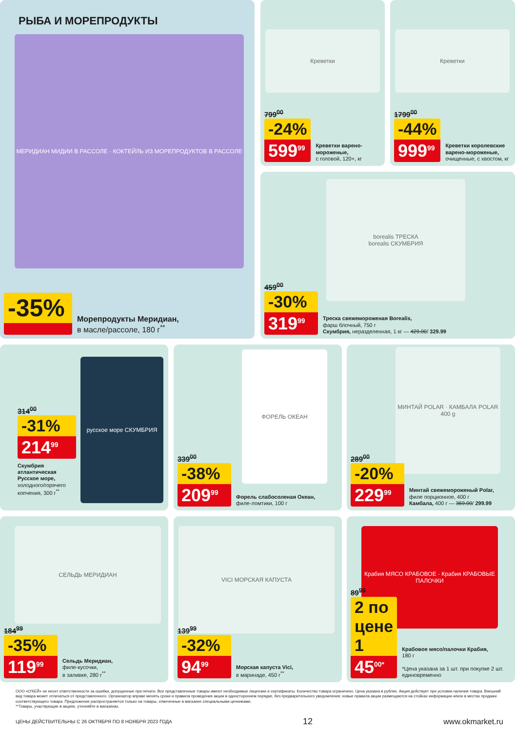РЫБА И МОРЕПРОДУКТЫ
МЕРИДИАН МИДИИ В РАССОЛЕ · КОКТЕЙЛЬ ИЗ МОРЕПРОДУКТОВ В РАССОЛЕ
-35%
Морепродукты Меридиан,
в масле/рассоле, 180 г<sup>**</sup>
Креветки
799<sup>00</sup>
-24%
599<sup>99</sup>
Креветки варено-мороженые,
с головой, 120+, кг
Креветки
1799<sup>00</sup>
-44%
999<sup>99</sup>
Креветки королевские варено-мороженые,
очищенные, с хвостом, кг
borealis ТРЕСКА
borealis СКУМБРИЯ
459<sup>00</sup>
-30%
319<sup>99</sup>
Треска свежемороженая Borealis,
фарш блочный, 750 г
Скумбрия, неразделенная, 1 кг — 429.00/ 329.99
русское море СКУМБРИЯ
314<sup>00</sup>
-31%
214<sup>99</sup>
Скумбрия атлантическая Русское море, холодного/горячего копчения, 300 г<sup>**</sup>
ФОРЕЛЬ ОКЕАН
339<sup>00</sup>
-38%
209<sup>99</sup>
Форель слабосоленая Океан,
филе-ломтики, 100 г
МИНТАЙ POLAR · КАМБАЛА POLAR 400 g
289<sup>00</sup>
-20%
229<sup>99</sup>
Минтай свежемороженый Polar,
филе порционное, 400 г
Камбала, 400 г — 369.00/ 299.99
СЕЛЬДЬ МЕРИДИАН
184<sup>99</sup>
-35%
119<sup>99</sup>
Сельдь Меридиан,
филе-кусочки,
в заливке, 280 г<sup>**</sup>
VICI МОРСКАЯ КАПУСТА
139<sup>99</sup>
-32%
94<sup>99</sup>
Морская капуста Vici,
в маринаде, 450 г<sup>**</sup>
Крабия МЯСО КРАБОВОЕ · Крабия КРАБОВЫЕ ПАЛОЧКИ
89<sup>99</sup>
2 по цене 1
45<sup>00*</sup>
Крабовое мясо/палочки Крабия,
180 г
*Цена указана за 1 шт. при покупке 2 шт. единовременно
ООО «О'КЕЙ» не несет ответственности за ошибки, допущенные при печати. Все представленные товары имеют необходимые лицензии и сертификаты. Количество товара ограничено. Цена указана в рублях. Акция действует при условии наличия товара. Внешний вид товара может отличаться от представленного. Организатор вправе менять сроки и правила проведения акции в одностороннем порядке, без предварительного уведомления; новые правила акции размещаются на стойках информации и/или в местах продажи соответствующего товара. Предложение распространяется только на товары, отмеченные в магазине специальными ценниками.
**Товары, участвующие в акциях, уточняйте в магазинах.
ЦЕНЫ ДЕЙСТВИТЕЛЬНЫ С 26 ОКТЯБРЯ ПО 8 НОЯБРЯ 2023 ГОДА 12 www.okmarket.ru